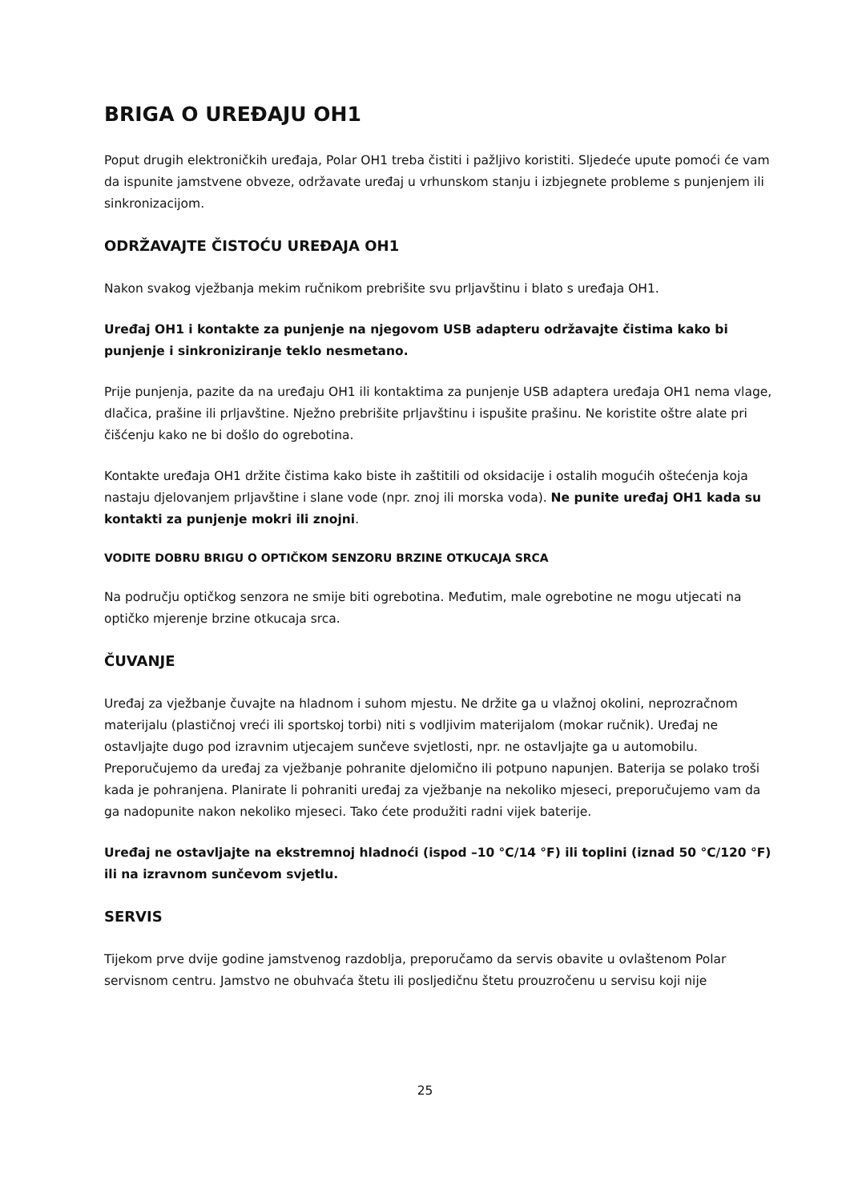BRIGA O UREĐAJU OH1
Poput drugih elektroničkih uređaja, Polar OH1 treba čistiti i pažljivo koristiti. Sljedeće upute pomoći će vam da ispunite jamstvene obveze, održavate uređaj u vrhunskom stanju i izbjegnete probleme s punjenjem ili sinkronizacijom.
ODRŽAVAJTE ČISTOĆU UREĐAJA OH1
Nakon svakog vježbanja mekim ručnikom prebrišite svu prljavštinu i blato s uređaja OH1.
Uređaj OH1 i kontakte za punjenje na njegovom USB adapteru održavajte čistima kako bi punjenje i sinkroniziranje teklo nesmetano.
Prije punjenja, pazite da na uređaju OH1 ili kontaktima za punjenje USB adaptera uređaja OH1 nema vlage, dlačica, prašine ili prljavštine. Nježno prebrišite prljavštinu i ispušite prašinu. Ne koristite oštre alate pri čišćenju kako ne bi došlo do ogrebotina.
Kontakte uređaja OH1 držite čistima kako biste ih zaštitili od oksidacije i ostalih mogućih oštećenja koja nastaju djelovanjem prljavštine i slane vode (npr. znoj ili morska voda). Ne punite uređaj OH1 kada su kontakti za punjenje mokri ili znojni.
VODITE DOBRU BRIGU O OPTIČKOM SENZORU BRZINE OTKUCAJA SRCA
Na području optičkog senzora ne smije biti ogrebotina. Međutim, male ogrebotine ne mogu utjecati na optičko mjerenje brzine otkucaja srca.
ČUVANJE
Uređaj za vježbanje čuvajte na hladnom i suhom mjestu. Ne držite ga u vlažnoj okolini, neprozračnom materijalu (plastičnoj vreći ili sportskoj torbi) niti s vodljivim materijalom (mokar ručnik). Uređaj ne ostavljajte dugo pod izravnim utjecajem sunčeve svjetlosti, npr. ne ostavljajte ga u automobilu. Preporučujemo da uređaj za vježbanje pohranite djelomično ili potpuno napunjen. Baterija se polako troši kada je pohranjena. Planirate li pohraniti uređaj za vježbanje na nekoliko mjeseci, preporučujemo vam da ga nadopunite nakon nekoliko mjeseci. Tako ćete produžiti radni vijek baterije.
Uređaj ne ostavljajte na ekstremnoj hladnoći (ispod –10 °C/14 °F) ili toplini (iznad 50 °C/120 °F) ili na izravnom sunčevom svjetlu.
SERVIS
Tijekom prve dvije godine jamstvenog razdoblja, preporučamo da servis obavite u ovlaštenom Polar servisnom centru. Jamstvo ne obuhvaća štetu ili posljedičnu štetu prouzročenu u servisu koji nije
25